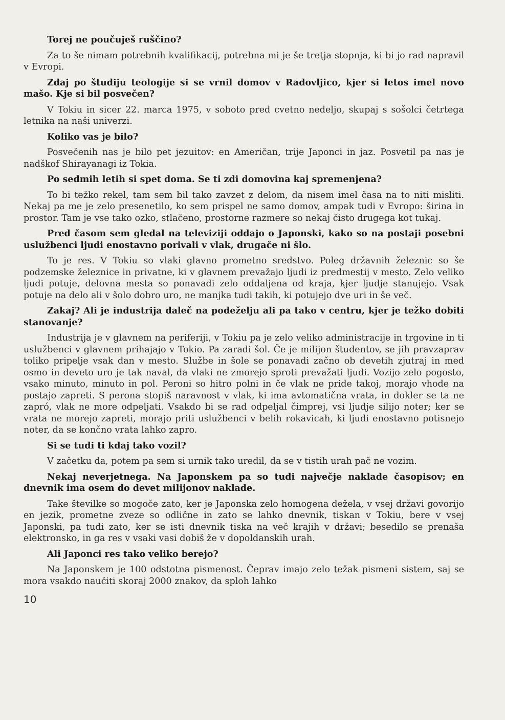Torej ne poučuješ ruščino?
Za to še nimam potrebnih kvalifikacij, potrebna mi je še tretja stopnja, ki bi jo rad napravil v Evropi.
Zdaj po študiju teologije si se vrnil domov v Radovljico, kjer si letos imel novo mašo. Kje si bil posvečen?
V Tokiu in sicer 22. marca 1975, v soboto pred cvetno nedeljo, skupaj s sošolci četrtega letnika na naši univerzi.
Koliko vas je bilo?
Posvečenih nas je bilo pet jezuitov: en Američan, trije Japonci in jaz. Posvetil pa nas je nadškof Shirayanagi iz Tokia.
Po sedmih letih si spet doma. Se ti zdi domovina kaj spremenjena?
To bi težko rekel, tam sem bil tako zavzet z delom, da nisem imel časa na to niti misliti. Nekaj pa me je zelo presenetilo, ko sem prispel ne samo domov, ampak tudi v Evropo: širina in prostor. Tam je vse tako ozko, stlačeno, prostorne razmere so nekaj čisto drugega kot tukaj.
Pred časom sem gledal na televiziji oddajo o Japonski, kako so na postaji posebni uslužbenci ljudi enostavno porivali v vlak, drugače ni šlo.
To je res. V Tokiu so vlaki glavno prometno sredstvo. Poleg državnih železnic so še podzemske železnice in privatne, ki v glavnem prevažajo ljudi iz predmestij v mesto. Zelo veliko ljudi potuje, delovna mesta so ponavadi zelo oddaljena od kraja, kjer ljudje stanujejo. Vsak potuje na delo ali v šolo dobro uro, ne manjka tudi takih, ki potujejo dve uri in še več.
Zakaj? Ali je industrija daleč na podeželju ali pa tako v centru, kjer je težko dobiti stanovanje?
Industrija je v glavnem na periferiji, v Tokiu pa je zelo veliko administracije in trgovine in ti uslužbenci v glavnem prihajajo v Tokio. Pa zaradi šol. Če je milijon študentov, se jih pravzaprav toliko pripelje vsak dan v mesto. Službe in šole se ponavadi začno ob devetih zjutraj in med osmo in deveto uro je tak naval, da vlaki ne zmorejo sproti prevažati ljudi. Vozijo zelo pogosto, vsako minuto, minuto in pol. Peroni so hitro polni in če vlak ne pride takoj, morajo vhode na postajo zapreti. S perona stopiš naravnost v vlak, ki ima avtomatična vrata, in dokler se ta ne zapró, vlak ne more odpeljati. Vsakdo bi se rad odpeljal čimprej, vsi ljudje silijo noter; ker se vrata ne morejo zapreti, morajo priti uslužbenci v belih rokavicah, ki ljudi enostavno potisnejo noter, da se končno vrata lahko zapro.
Si se tudi ti kdaj tako vozil?
V začetku da, potem pa sem si urnik tako uredil, da se v tistih urah pač ne vozim.
Nekaj neverjetnega. Na Japonskem pa so tudi največje naklade časopisov; en dnevnik ima osem do devet milijonov naklade.
Take številke so mogoče zato, ker je Japonska zelo homogena dežela, v vsej državi govorijo en jezik, prometne zveze so odlične in zato se lahko dnevnik, tiskan v Tokiu, bere v vsej Japonski, pa tudi zato, ker se isti dnevnik tiska na več krajih v državi; besedilo se prenaša elektronsko, in ga res v vsaki vasi dobiš že v dopoldanskih urah.
Ali Japonci res tako veliko berejo?
Na Japonskem je 100 odstotna pismenost. Čeprav imajo zelo težak pismeni sistem, saj se mora vsakdo naučiti skoraj 2000 znakov, da sploh lahko
10